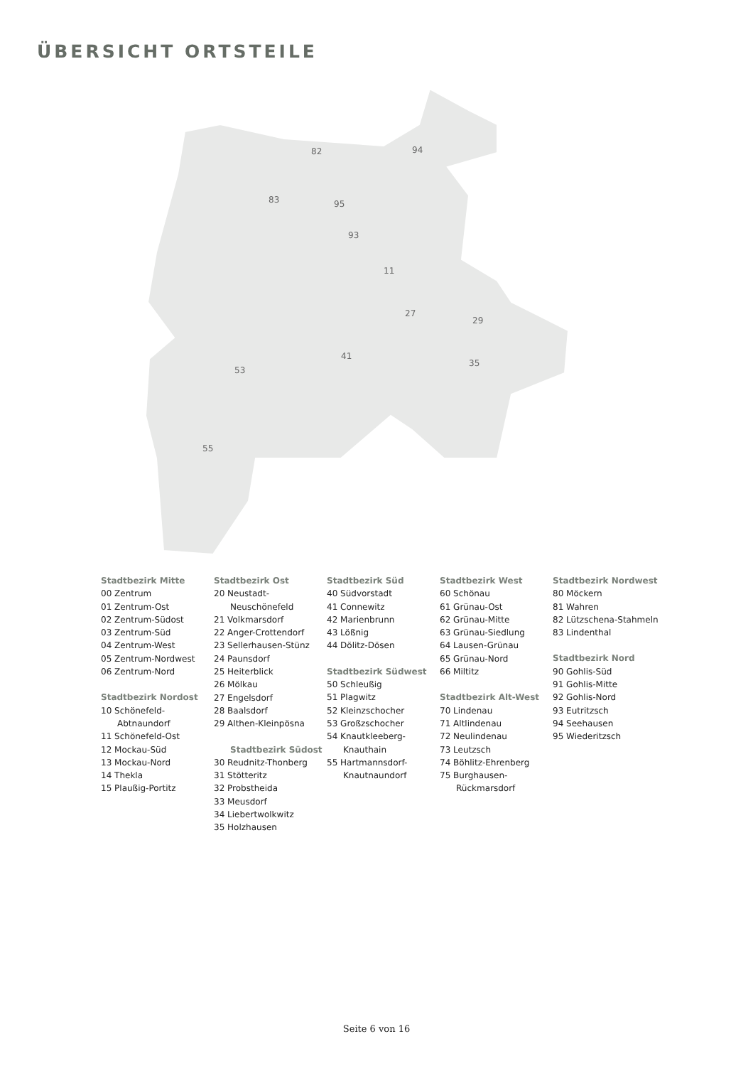ÜBERSICHT ORTSTEILE
82
83
95
94
93
11
27
41
53
55
35
29
Stadtbezirk Mitte
00 Zentrum
01 Zentrum-Ost
02 Zentrum-Südost
03 Zentrum-Süd
04 Zentrum-West
05 Zentrum-Nordwest
06 Zentrum-Nord
Stadtbezirk Nordost
10 Schönefeld-
Abtnaundorf
11 Schönefeld-Ost
12 Mockau-Süd
13 Mockau-Nord
14 Thekla
15 Plaußig-Portitz
Stadtbezirk Ost
20 Neustadt-
Neuschönefeld
21 Volkmarsdorf
22 Anger-Crottendorf
23 Sellerhausen-Stünz
24 Paunsdorf
25 Heiterblick
26 Mölkau
27 Engelsdorf
28 Baalsdorf
29 Althen-Kleinpösna
Stadtbezirk Südost
30 Reudnitz-Thonberg
31 Stötteritz
32 Probstheida
33 Meusdorf
34 Liebertwolkwitz
35 Holzhausen
Stadtbezirk Süd
40 Südvorstadt
41 Connewitz
42 Marienbrunn
43 Lößnig
44 Dölitz-Dösen
Stadtbezirk Südwest
50 Schleußig
51 Plagwitz
52 Kleinzschocher
53 Großzschocher
54 Knautkleeberg-
Knauthain
55 Hartmannsdorf-
Knautnaundorf
Stadtbezirk West
60 Schönau
61 Grünau-Ost
62 Grünau-Mitte
63 Grünau-Siedlung
64 Lausen-Grünau
65 Grünau-Nord
66 Miltitz
Stadtbezirk Alt-West
70 Lindenau
71 Altlindenau
72 Neulindenau
73 Leutzsch
74 Böhlitz-Ehrenberg
75 Burghausen-
Rückmarsdorf
Stadtbezirk Nordwest
80 Möckern
81 Wahren
82 Lützschena-Stahmeln
83 Lindenthal
Stadtbezirk Nord
90 Gohlis-Süd
91 Gohlis-Mitte
92 Gohlis-Nord
93 Eutritzsch
94 Seehausen
95 Wiederitzsch
Seite 6 von 16